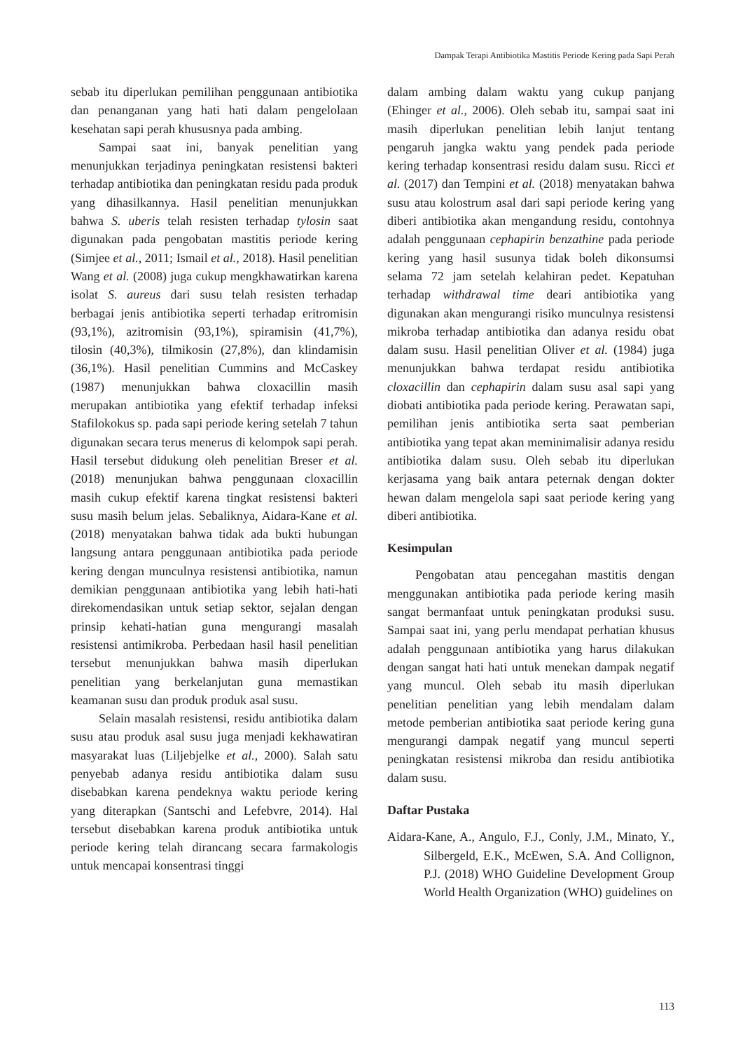Dampak Terapi Antibiotika Mastitis Periode Kering pada Sapi Perah
sebab itu diperlukan pemilihan penggunaan antibiotika dan penanganan yang hati hati dalam pengelolaan kesehatan sapi perah khususnya pada ambing.
Sampai saat ini, banyak penelitian yang menunjukkan terjadinya peningkatan resistensi bakteri terhadap antibiotika dan peningkatan residu pada produk yang dihasilkannya. Hasil penelitian menunjukkan bahwa S. uberis telah resisten terhadap tylosin saat digunakan pada pengobatan mastitis periode kering (Simjee et al., 2011; Ismail et al., 2018). Hasil penelitian Wang et al. (2008) juga cukup mengkhawatirkan karena isolat S. aureus dari susu telah resisten terhadap berbagai jenis antibiotika seperti terhadap eritromisin (93,1%), azitromisin (93,1%), spiramisin (41,7%), tilosin (40,3%), tilmikosin (27,8%), dan klindamisin (36,1%). Hasil penelitian Cummins and McCaskey (1987) menunjukkan bahwa cloxacillin masih merupakan antibiotika yang efektif terhadap infeksi Stafilokokus sp. pada sapi periode kering setelah 7 tahun digunakan secara terus menerus di kelompok sapi perah. Hasil tersebut didukung oleh penelitian Breser et al. (2018) menunjukan bahwa penggunaan cloxacillin masih cukup efektif karena tingkat resistensi bakteri susu masih belum jelas. Sebaliknya, Aidara-Kane et al. (2018) menyatakan bahwa tidak ada bukti hubungan langsung antara penggunaan antibiotika pada periode kering dengan munculnya resistensi antibiotika, namun demikian penggunaan antibiotika yang lebih hati-hati direkomendasikan untuk setiap sektor, sejalan dengan prinsip kehati-hatian guna mengurangi masalah resistensi antimikroba. Perbedaan hasil hasil penelitian tersebut menunjukkan bahwa masih diperlukan penelitian yang berkelanjutan guna memastikan keamanan susu dan produk produk asal susu.
Selain masalah resistensi, residu antibiotika dalam susu atau produk asal susu juga menjadi kekhawatiran masyarakat luas (Liljebjelke et al., 2000). Salah satu penyebab adanya residu antibiotika dalam susu disebabkan karena pendeknya waktu periode kering yang diterapkan (Santschi and Lefebvre, 2014). Hal tersebut disebabkan karena produk antibiotika untuk periode kering telah dirancang secara farmakologis untuk mencapai konsentrasi tinggi
dalam ambing dalam waktu yang cukup panjang (Ehinger et al., 2006). Oleh sebab itu, sampai saat ini masih diperlukan penelitian lebih lanjut tentang pengaruh jangka waktu yang pendek pada periode kering terhadap konsentrasi residu dalam susu. Ricci et al. (2017) dan Tempini et al. (2018) menyatakan bahwa susu atau kolostrum asal dari sapi periode kering yang diberi antibiotika akan mengandung residu, contohnya adalah penggunaan cephapirin benzathine pada periode kering yang hasil susunya tidak boleh dikonsumsi selama 72 jam setelah kelahiran pedet. Kepatuhan terhadap withdrawal time deari antibiotika yang digunakan akan mengurangi risiko munculnya resistensi mikroba terhadap antibiotika dan adanya residu obat dalam susu. Hasil penelitian Oliver et al. (1984) juga menunjukkan bahwa terdapat residu antibiotika cloxacillin dan cephapirin dalam susu asal sapi yang diobati antibiotika pada periode kering. Perawatan sapi, pemilihan jenis antibiotika serta saat pemberian antibiotika yang tepat akan meminimalisir adanya residu antibiotika dalam susu. Oleh sebab itu diperlukan kerjasama yang baik antara peternak dengan dokter hewan dalam mengelola sapi saat periode kering yang diberi antibiotika.
Kesimpulan
Pengobatan atau pencegahan mastitis dengan menggunakan antibiotika pada periode kering masih sangat bermanfaat untuk peningkatan produksi susu. Sampai saat ini, yang perlu mendapat perhatian khusus adalah penggunaan antibiotika yang harus dilakukan dengan sangat hati hati untuk menekan dampak negatif yang muncul. Oleh sebab itu masih diperlukan penelitian penelitian yang lebih mendalam dalam metode pemberian antibiotika saat periode kering guna mengurangi dampak negatif yang muncul seperti peningkatan resistensi mikroba dan residu antibiotika dalam susu.
Daftar Pustaka
Aidara-Kane, A., Angulo, F.J., Conly, J.M., Minato, Y., Silbergeld, E.K., McEwen, S.A. And Collignon, P.J. (2018) WHO Guideline Development Group World Health Organization (WHO) guidelines on
113